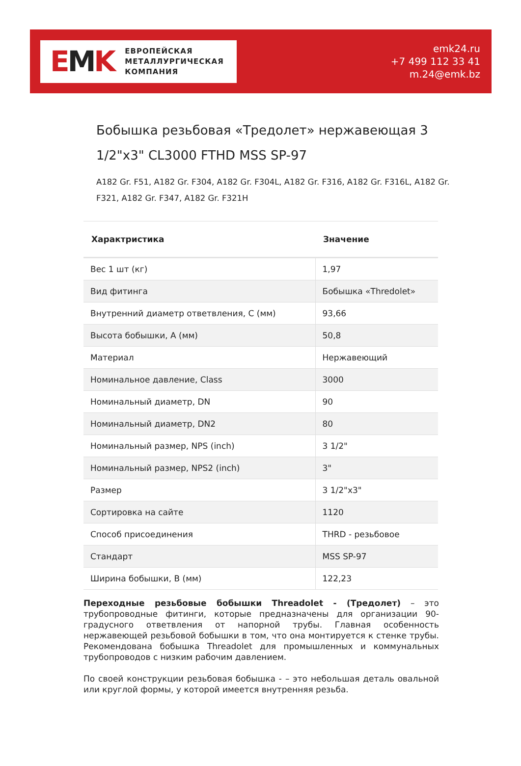EMK
ЕВРОПЕЙСКАЯ
МЕТАЛЛУРГИЧЕСКАЯ
КОМПАНИЯ
emk24.ru
+7 499 112 33 41
m.24@emk.bz
Бобышка резьбовая «Тредолет» нержавеющая 3 1/2"x3" CL3000 FTHD MSS SP-97
A182 Gr. F51, A182 Gr. F304, A182 Gr. F304L, A182 Gr. F316, A182 Gr. F316L, A182 Gr. F321, A182 Gr. F347, A182 Gr. F321H
| Характристика | Значение |
| --- | --- |
| Вес 1 шт (кг) | 1,97 |
| Вид фитинга | Бобышка «Thredolet» |
| Внутренний диаметр ответвления, C (мм) | 93,66 |
| Высота бобышки, A (мм) | 50,8 |
| Материал | Нержавеющий |
| Номинальное давление, Class | 3000 |
| Номинальный диаметр, DN | 90 |
| Номинальный диаметр, DN2 | 80 |
| Номинальный размер, NPS (inch) | 3 1/2" |
| Номинальный размер, NPS2 (inch) | 3" |
| Размер | 3 1/2"x3" |
| Сортировка на сайте | 1120 |
| Способ присоединения | THRD - резьбовое |
| Стандарт | MSS SP-97 |
| Ширина бобышки, B (мм) | 122,23 |
Переходные резьбовые бобышки Threadolet - (Тредолет) – это трубопроводные фитинги, которые предназначены для организации 90-градусного ответвления от напорной трубы. Главная особенность нержавеющей резьбовой бобышки в том, что она монтируется к стенке трубы. Рекомендована бобышка Threadolet для промышленных и коммунальных трубопроводов с низким рабочим давлением.
По своей конструкции резьбовая бобышка - – это небольшая деталь овальной или круглой формы, у которой имеется внутренняя резьба.